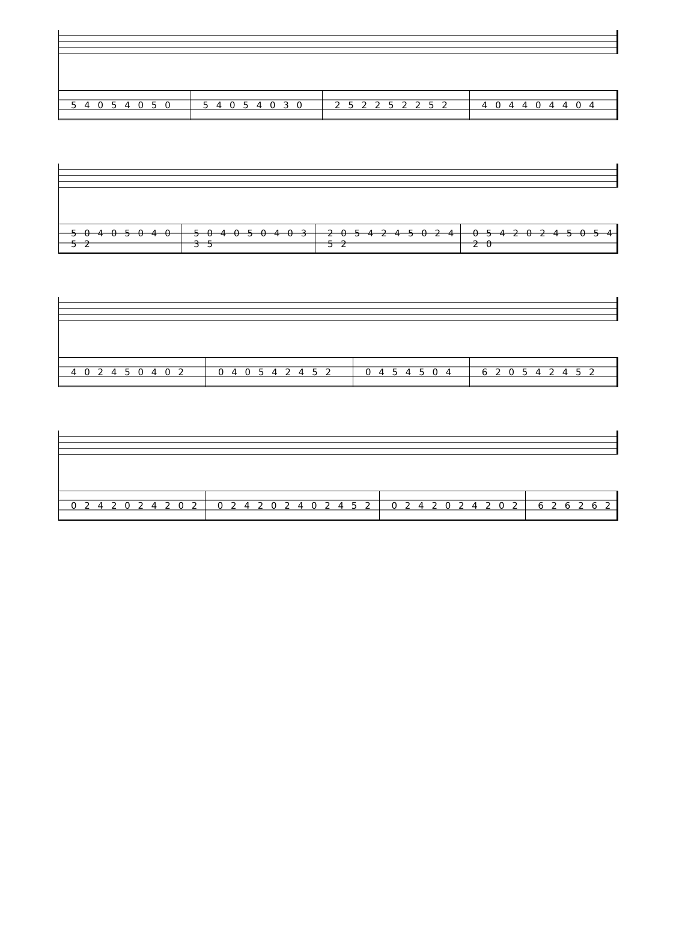| 5 4 0 5 4 0 5 0 | 5 4 0 5 4 0 3 0 | 2 5 2 2 5 2 2 5 2 | 4 0 4 4 0 4 4 0 4 |
| 5 0 4 0 5 0 4 0 5 2 | 5 0 4 0 5 0 4 0 3 3 5 | 2 0 5 4 2 4 5 0 2 4 5 2 | 0 5 4 2 0 2 4 5 0 5 4 2 0 |
| 4 0 2 4 5 0 4 0 2 | 0 4 0 5 4 2 4 5 2 | 0 4 5 4 5 0 4 | 6 2 0 5 4 2 4 5 2 |
| 0 2 4 2 0 2 4 2 0 2 | 0 2 4 2 0 2 4 0 2 4 5 2 | 0 2 4 2 0 2 4 2 0 2 | 6 2 6 2 6 2 |